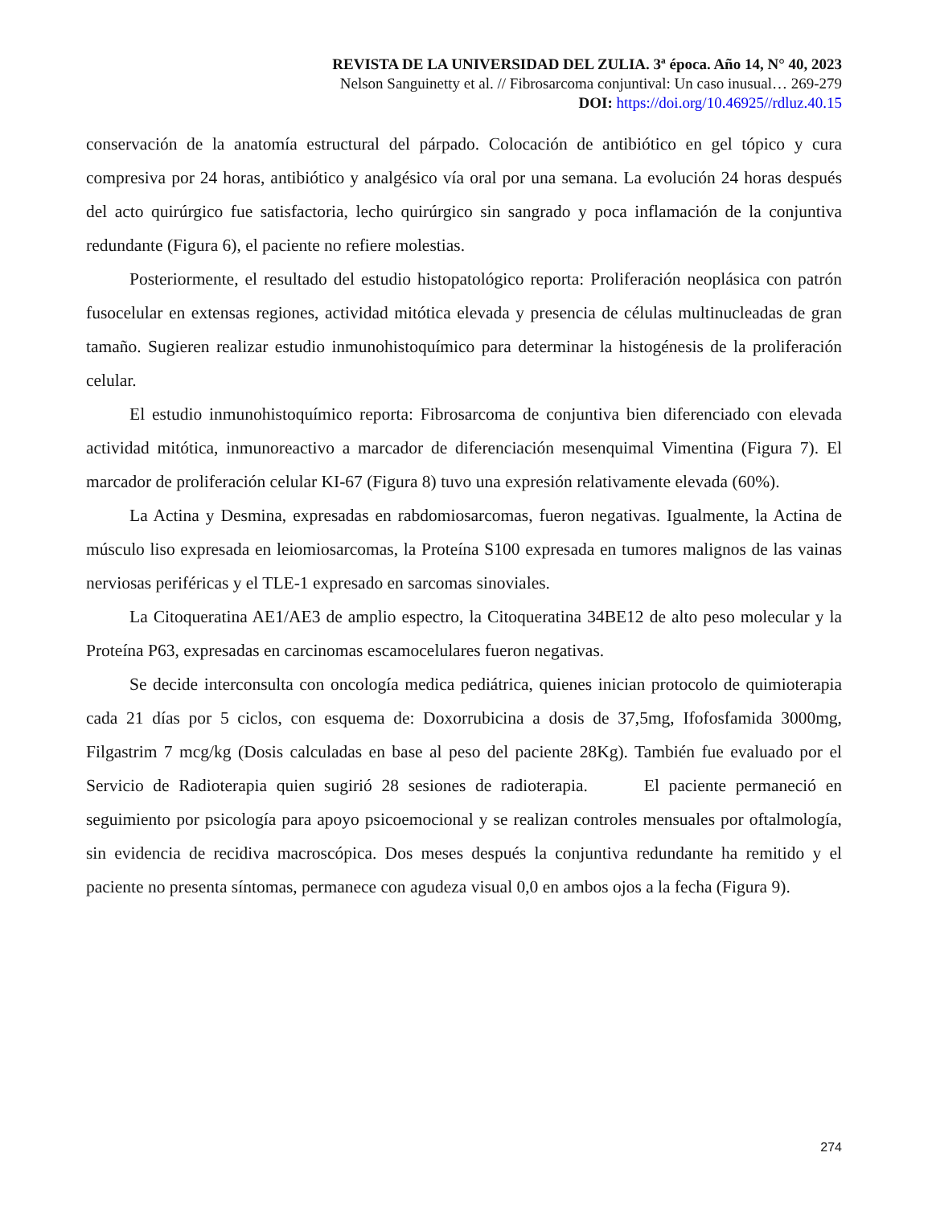REVISTA DE LA UNIVERSIDAD DEL ZULIA. 3ª época. Año 14, N° 40, 2023
Nelson Sanguinetty et al. // Fibrosarcoma conjuntival: Un caso inusual… 269-279
DOI: https://doi.org/10.46925//rdluz.40.15
conservación de la anatomía estructural del párpado. Colocación de antibiótico en gel tópico y cura compresiva por 24 horas, antibiótico y analgésico vía oral por una semana. La evolución 24 horas después del acto quirúrgico fue satisfactoria, lecho quirúrgico sin sangrado y poca inflamación de la conjuntiva redundante (Figura 6), el paciente no refiere molestias.
Posteriormente, el resultado del estudio histopatológico reporta: Proliferación neoplásica con patrón fusocelular en extensas regiones, actividad mitótica elevada y presencia de células multinucleadas de gran tamaño. Sugieren realizar estudio inmunohistoquímico para determinar la histogénesis de la proliferación celular.
El estudio inmunohistoquímico reporta: Fibrosarcoma de conjuntiva bien diferenciado con elevada actividad mitótica, inmunoreactivo a marcador de diferenciación mesenquimal Vimentina (Figura 7). El marcador de proliferación celular KI-67 (Figura 8) tuvo una expresión relativamente elevada (60%).
La Actina y Desmina, expresadas en rabdomiosarcomas, fueron negativas. Igualmente, la Actina de músculo liso expresada en leiomiosarcomas, la Proteína S100 expresada en tumores malignos de las vainas nerviosas periféricas y el TLE-1 expresado en sarcomas sinoviales.
La Citoqueratina AE1/AE3 de amplio espectro, la Citoqueratina 34BE12 de alto peso molecular y la Proteína P63, expresadas en carcinomas escamocelulares fueron negativas.
Se decide interconsulta con oncología medica pediátrica, quienes inician protocolo de quimioterapia cada 21 días por 5 ciclos, con esquema de: Doxorrubicina a dosis de 37,5mg, Ifofosfamida 3000mg, Filgastrim 7 mcg/kg (Dosis calculadas en base al peso del paciente 28Kg). También fue evaluado por el Servicio de Radioterapia quien sugirió 28 sesiones de radioterapia. El paciente permaneció en seguimiento por psicología para apoyo psicoemocional y se realizan controles mensuales por oftalmología, sin evidencia de recidiva macroscópica. Dos meses después la conjuntiva redundante ha remitido y el paciente no presenta síntomas, permanece con agudeza visual 0,0 en ambos ojos a la fecha (Figura 9).
274